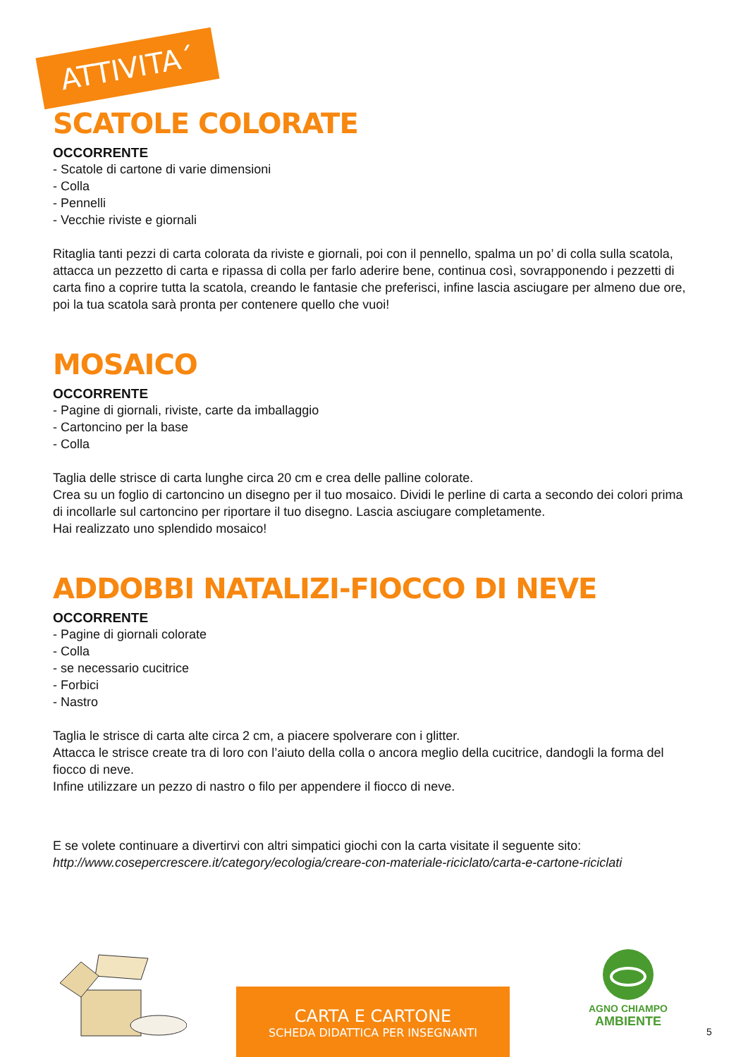ATTIVITA´
SCATOLE COLORATE
OCCORRENTE
- Scatole di cartone di varie dimensioni
- Colla
- Pennelli
- Vecchie riviste e giornali
Ritaglia tanti pezzi di carta colorata da riviste e giornali, poi con il pennello, spalma un po’ di colla sulla scatola, attacca un pezzetto di carta e ripassa di colla per farlo aderire bene, continua così, sovrapponendo i pezzetti di carta fino a coprire tutta la scatola, creando le fantasie che preferisci, infine lascia asciugare per almeno due ore, poi la tua scatola sarà pronta per contenere quello che vuoi!
MOSAICO
OCCORRENTE
- Pagine di giornali, riviste, carte da imballaggio
- Cartoncino per la base
- Colla
Taglia delle strisce di carta lunghe circa 20 cm e crea delle palline colorate.
Crea su un foglio di cartoncino un disegno per il tuo mosaico. Dividi le perline di carta a secondo dei colori prima di incollarle sul cartoncino per riportare il tuo disegno. Lascia asciugare completamente.
Hai realizzato uno splendido mosaico!
ADDOBBI NATALIZI-FIOCCO DI NEVE
OCCORRENTE
- Pagine di giornali colorate
- Colla
- se necessario cucitrice
- Forbici
- Nastro
Taglia le strisce di carta alte circa 2 cm, a piacere spolverare con i glitter.
Attacca le strisce create tra di loro con l’aiuto della colla o ancora meglio della cucitrice, dandogli la forma del fiocco di neve.
Infine utilizzare un pezzo di nastro o filo per appendere il fiocco di neve.
E se volete continuare a divertirvi con altri simpatici giochi con la carta visitate il seguente sito:
http://www.cosepercrescere.it/category/ecologia/creare-con-materiale-riciclato/carta-e-cartone-riciclati
CARTA E CARTONE
SCHEDA DIDATTICA PER INSEGNANTI
AGNO CHIAMPO
AMBIENTE
5